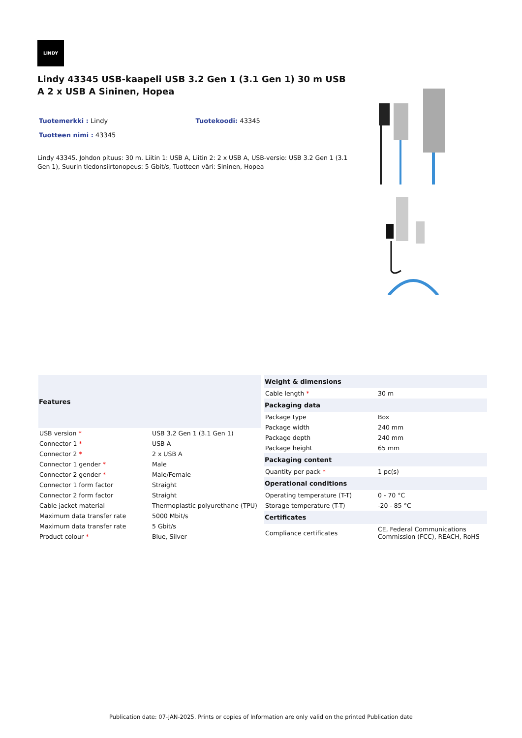LINDY
Lindy 43345 USB-kaapeli USB 3.2 Gen 1 (3.1 Gen 1) 30 m USB A 2 x USB A Sininen, Hopea
Tuotemerkki : Lindy Tuotekoodi: 43345
Tuotteen nimi : 43345
Lindy 43345. Johdon pituus: 30 m. Liitin 1: USB A, Liitin 2: 2 x USB A, USB-versio: USB 3.2 Gen 1 (3.1 Gen 1), Suurin tiedonsiirtonopeus: 5 Gbit/s, Tuotteen väri: Sininen, Hopea
| Features | |
| --- | --- |
| USB version * | USB 3.2 Gen 1 (3.1 Gen 1) |
| Connector 1 * | USB A |
| Connector 2 * | 2 x USB A |
| Connector 1 gender * | Male |
| Connector 2 gender * | Male/Female |
| Connector 1 form factor | Straight |
| Connector 2 form factor | Straight |
| Cable jacket material | Thermoplastic polyurethane (TPU) |
| Maximum data transfer rate | 5000 Mbit/s |
| Maximum data transfer rate | 5 Gbit/s |
| Product colour * | Blue, Silver |
| Weight & dimensions | |
| --- | --- |
| Cable length * | 30 m |
| Packaging data | |
| Package type | Box |
| Package width | 240 mm |
| Package depth | 240 mm |
| Package height | 65 mm |
| Packaging content | |
| Quantity per pack * | 1 pc(s) |
| Operational conditions | |
| Operating temperature (T-T) | 0 - 70 °C |
| Storage temperature (T-T) | -20 - 85 °C |
| Certificates | |
| Compliance certificates | CE, Federal Communications Commission (FCC), REACH, RoHS |
Publication date: 07-JAN-2025. Prints or copies of Information are only valid on the printed Publication date